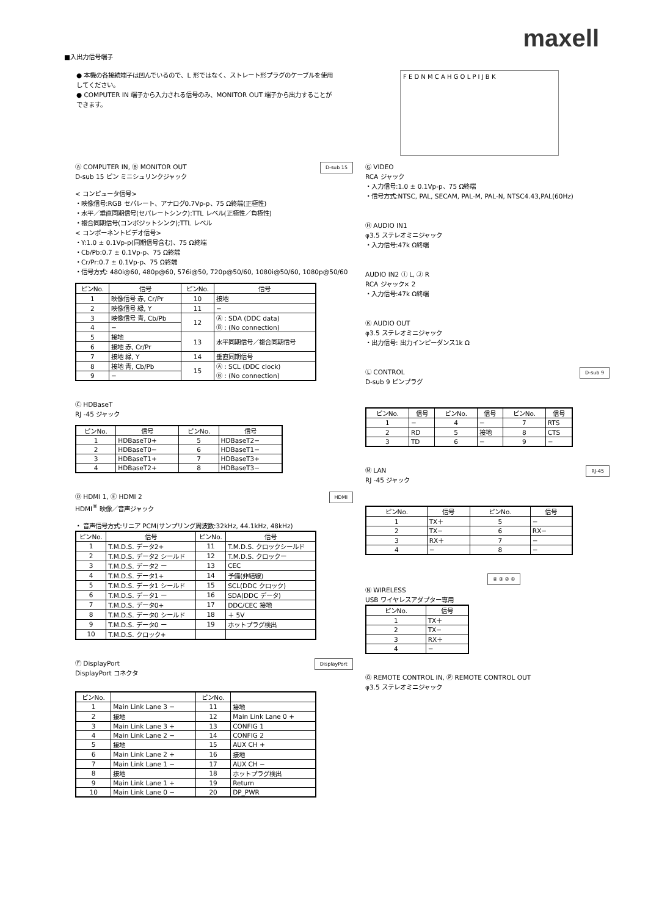maxell
■入出力信号端子
● 本機の各接続端子は凹んでいるので、L 形ではなく、ストレート形プラグのケーブルを使用してください。
● COMPUTER IN 端子から入力される信号のみ、MONITOR OUT 端子から出力することができます。
F E D N M C A H G O L P I J B K
D-sub 15
Ⓐ COMPUTER IN, Ⓑ MONITOR OUT
D-sub 15 ピン ミニシュリンクジャック
< コンピュータ信号>
・映像信号:RGB セパレート、アナログ0.7Vp-p、75 Ω終端(正極性)
・水平／垂直同期信号(セパレートシンク):TTL レベル(正極性／負極性)
・複合同期信号(コンポジットシンク);TTL レベル
< コンポーネントビデオ信号>
・Y:1.0 ± 0.1Vp-p(同期信号含む)、75 Ω終端
・Cb/Pb:0.7 ± 0.1Vp-p、75 Ω終端
・Cr/Pr:0.7 ± 0.1Vp-p、75 Ω終端
・信号方式: 480i@60, 480p@60, 576i@50, 720p@50/60, 1080i@50/60, 1080p@50/60
| ピンNo. | 信号 | ピンNo. | 信号 |
| --- | --- | --- | --- |
| 1 | 映像信号 赤, Cr/Pr | 10 | 接地 |
| 2 | 映像信号 緑, Y | 11 | − |
| 3 | 映像信号 青, Cb/Pb | 12 | Ⓐ : SDA (DDC data) Ⓑ : (No connection) |
| 4 | − | | |
| 5 | 接地 | 13 | 水平同期信号／複合同期信号 |
| 6 | 接地 赤, Cr/Pr | | |
| 7 | 接地 緑, Y | 14 | 垂直同期信号 |
| 8 | 接地 青, Cb/Pb | 15 | Ⓐ : SCL (DDC clock) Ⓑ : (No connection) |
| 9 | − | | |
Ⓒ HDBaseT
RJ -45 ジャック
| ピンNo. | 信号 | ピンNo. | 信号 |
| --- | --- | --- | --- |
| 1 | HDBaseT0+ | 5 | HDBaseT2− |
| 2 | HDBaseT0− | 6 | HDBaseT1− |
| 3 | HDBaseT1+ | 7 | HDBaseT3+ |
| 4 | HDBaseT2+ | 8 | HDBaseT3− |
HDMI
Ⓓ HDMI 1, Ⓔ HDMI 2
HDMI<sup>®</sup> 映像／音声ジャック
・ 音声信号方式:リニア PCM(サンプリング周波数:32kHz, 44.1kHz, 48kHz)
| ピンNo. | 信号 | ピンNo. | 信号 |
| --- | --- | --- | --- |
| 1 | T.M.D.S. データ2+ | 11 | T.M.D.S. クロックシールド |
| 2 | T.M.D.S. データ2 シールド | 12 | T.M.D.S. クロックー |
| 3 | T.M.D.S. データ2 ー | 13 | CEC |
| 4 | T.M.D.S. データ1+ | 14 | 予備(非結線) |
| 5 | T.M.D.S. データ1 シールド | 15 | SCL(DDC クロック) |
| 6 | T.M.D.S. データ1 ー | 16 | SDA(DDC データ) |
| 7 | T.M.D.S. データ0+ | 17 | DDC/CEC 接地 |
| 8 | T.M.D.S. データ0 シールド | 18 | ＋ 5V |
| 9 | T.M.D.S. データ0 ー | 19 | ホットプラグ検出 |
| 10 | T.M.D.S. クロック+ | | |
DisplayPort
Ⓕ DisplayPort
DisplayPort コネクタ
| ピンNo. | | ピンNo. | |
| --- | --- | --- | --- |
| 1 | Main Link Lane 3 − | 11 | 接地 |
| 2 | 接地 | 12 | Main Link Lane 0 + |
| 3 | Main Link Lane 3 + | 13 | CONFIG 1 |
| 4 | Main Link Lane 2 − | 14 | CONFIG 2 |
| 5 | 接地 | 15 | AUX CH + |
| 6 | Main Link Lane 2 + | 16 | 接地 |
| 7 | Main Link Lane 1 − | 17 | AUX CH − |
| 8 | 接地 | 18 | ホットプラグ検出 |
| 9 | Main Link Lane 1 + | 19 | Return |
| 10 | Main Link Lane 0 − | 20 | DP_PWR |
Ⓖ VIDEO
RCA ジャック
・入力信号:1.0 ± 0.1Vp-p、75 Ω終端
・信号方式:NTSC, PAL, SECAM, PAL-M, PAL-N, NTSC4.43,PAL(60Hz)
Ⓗ AUDIO IN1
φ3.5 ステレオミニジャック
・入力信号:47k Ω終端
AUDIO IN2 Ⓘ L, Ⓙ R
RCA ジャック× 2
・入力信号:47k Ω終端
Ⓚ AUDIO OUT
φ3.5 ステレオミニジャック
・出力信号: 出力インピーダンス1k Ω
D-sub 9
Ⓛ CONTROL
D-sub 9 ピンプラグ
| ピンNo. | 信号 | ピンNo. | 信号 | ピンNo. | 信号 |
| --- | --- | --- | --- | --- | --- |
| 1 | − | 4 | − | 7 | RTS |
| 2 | RD | 5 | 接地 | 8 | CTS |
| 3 | TD | 6 | − | 9 | − |
RJ-45
Ⓜ LAN
RJ -45 ジャック
| ピンNo. | 信号 | ピンNo. | 信号 |
| --- | --- | --- | --- |
| 1 | TX＋ | 5 | − |
| 2 | TX− | 6 | RX− |
| 3 | RX＋ | 7 | − |
| 4 | − | 8 | − |
④ ③ ② ①
Ⓝ WIRELESS
USB ワイヤレスアダプター専用
| ピンNo. | 信号 |
| --- | --- |
| 1 | TX＋ |
| 2 | TX− |
| 3 | RX＋ |
| 4 | − |
Ⓞ REMOTE CONTROL IN, Ⓟ REMOTE CONTROL OUT
φ3.5 ステレオミニジャック